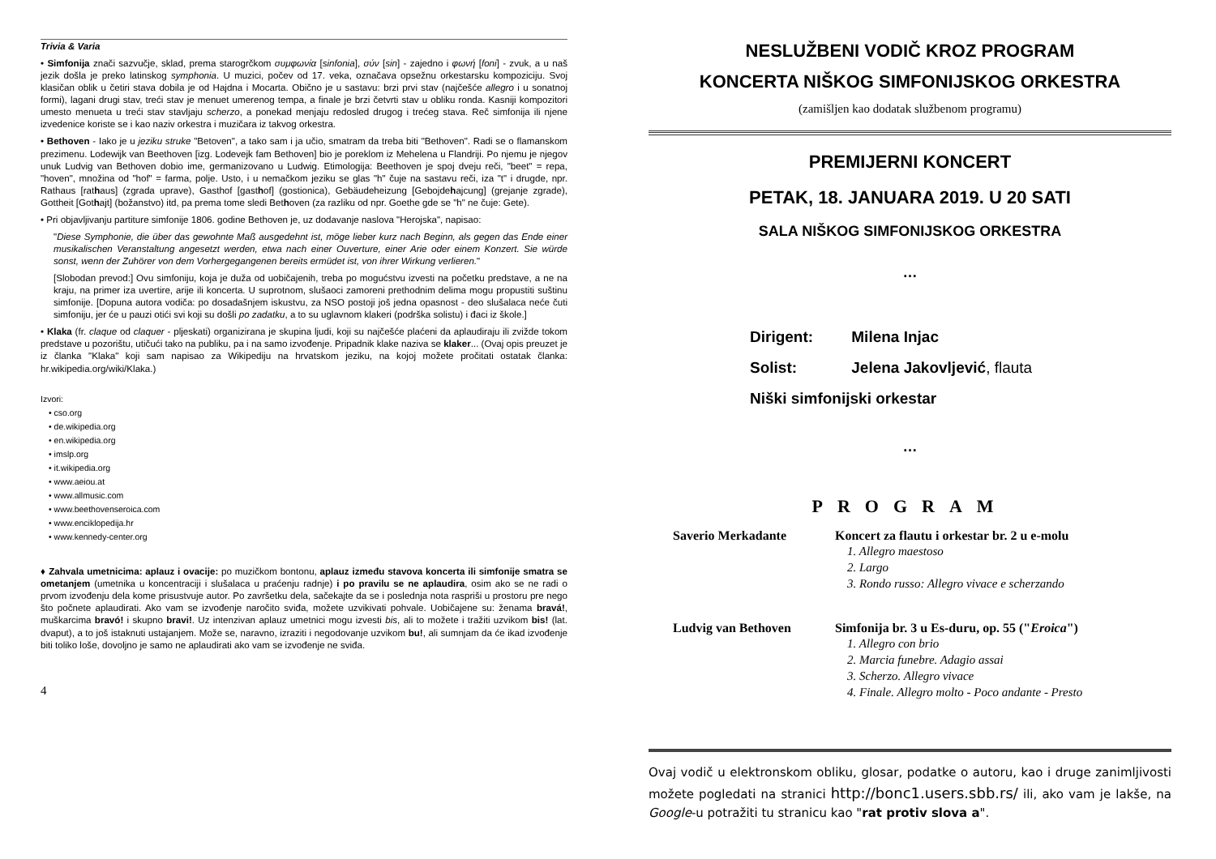Trivia & Varia
• Simfonija znači sazvučje, sklad, prema starogrčkom συμφωνία [sinfonia], σύν [sin] - zajedno i φωνή [foni] - zvuk, a u naš jezik došla je preko latinskog symphonia. U muzici, počev od 17. veka, označava opsežnu orkestarsku kompoziciju. Svoj klasičan oblik u četiri stava dobila je od Hajdna i Mocarta. Obično je u sastavu: brzi prvi stav (najčešće allegro i u sonatnoj formi), lagani drugi stav, treći stav je menuet umerenog tempa, a finale je brzi četvrti stav u obliku ronda. Kasniji kompozitori umesto menueta u treći stav stavljaju scherzo, a ponekad menjaju redosled drugog i trećeg stava. Reč simfonija ili njene izvedenice koriste se i kao naziv orkestra i muzičara iz takvog orkestra.
• Bethoven - Iako je u jeziku struke "Betoven", a tako sam i ja učio, smatram da treba biti "Bethoven". Radi se o flamanskom prezimenu. Lodewijk van Beethoven [izg. Lodevejk fam Bethoven] bio je poreklom iz Mehelena u Flandriji. Po njemu je njegov unuk Ludvig van Bethoven dobio ime, germanizovano u Ludwig. Etimologija: Beethoven je spoj dveju reči, "beet" = repa, "hoven", množina od "hof" = farma, polje. Usto, i u nemačkom jeziku se glas "h" čuje na sastavu reči, iza "t" i drugde, npr. Rathaus [rathaus] (zgrada uprave), Gasthof [gasthof] (gostionica), Gebäudeheizung [Gebojdehajcung] (grejanje zgrade), Gottheit [Gothajt] (božanstvo) itd, pa prema tome sledi Bethoven (za razliku od npr. Goethe gde se "h" ne čuje: Gete).
• Pri objavljivanju partiture simfonije 1806. godine Bethoven je, uz dodavanje naslova "Herojska", napisao:
"Diese Symphonie, die über das gewohnte Maß ausgedehnt ist, möge lieber kurz nach Beginn, als gegen das Ende einer musikalischen Veranstaltung angesetzt werden, etwa nach einer Ouverture, einer Arie oder einem Konzert. Sie würde sonst, wenn der Zuhörer von dem Vorhergegangenen bereits ermüdet ist, von ihrer Wirkung verlieren."
[Slobodan prevod:] Ovu simfoniju, koja je duža od uobičajenih, treba po mogućstvu izvesti na početku predstave, a ne na kraju, na primer iza uvertire, arije ili koncerta. U suprotnom, slušaoci zamoreni prethodnim delima mogu propustiti suštinu simfonije. [Dopuna autora vodiča: po dosadašnjem iskustvu, za NSO postoji još jedna opasnost - deo slušalaca neće čuti simfoniju, jer će u pauzi otići svi koji su došli po zadatku, a to su uglavnom klakeri (podrška solistu) i đaci iz škole.]
• Klaka (fr. claque od claquer - pljeskati) organizirana je skupina ljudi, koji su najčešće plaćeni da aplaudiraju ili zvižde tokom predstave u pozorištu, utičući tako na publiku, pa i na samo izvođenje. Pripadnik klake naziva se klaker... (Ovaj opis preuzet je iz članka "Klaka" koji sam napisao za Wikipediju na hrvatskom jeziku, na kojoj možete pročitati ostatak članka: hr.wikipedia.org/wiki/Klaka.)
Izvori:
• cso.org
• de.wikipedia.org
• en.wikipedia.org
• imslp.org
• it.wikipedia.org
• www.aeiou.at
• www.allmusic.com
• www.beethovenseroica.com
• www.enciklopedija.hr
• www.kennedy-center.org
♦ Zahvala umetnicima: aplauz i ovacije: po muzičkom bontonu, aplauz između stavova koncerta ili simfonije smatra se ometanjem (umetnika u koncentraciji i slušalaca u praćenju radnje) i po pravilu se ne aplaudira, osim ako se ne radi o prvom izvođenju dela kome prisustvuje autor. Po završetku dela, sačekajte da se i poslednja nota raspriši u prostoru pre nego što počnete aplaudirati. Ako vam se izvođenje naročito sviđa, možete uzvikivati pohvale. Uobičajene su: ženama bravá!, muškarcima bravó! i skupno bravi!. Uz intenzivan aplauz umetnici mogu izvesti bis, ali to možete i tražiti uzvikom bis! (lat. dvaput), a to još istaknuti ustajanjem. Može se, naravno, izraziti i negodovanje uzvikom bu!, ali sumnjam da će ikad izvođenje biti toliko loše, dovoljno je samo ne aplaudirati ako vam se izvođenje ne sviđa.
4
NESLUŽBENI VODIČ KROZ PROGRAM
KONCERTA NIŠKOG SIMFONIJSKOG ORKESTRA
(zamišljen kao dodatak službenom programu)
PREMIJERNI KONCERT
PETAK, 18. JANUARA 2019. U 20 SATI
SALA NIŠKOG SIMFONIJSKOG ORKESTRA
…
Dirigent: Milena Injac
Solist: Jelena Jakovljević, flauta
Niški simfonijski orkestar
…
PROGRAM
Saverio Merkadante Koncert za flautu i orkestar br. 2 u e-molu
1. Allegro maestoso
2. Largo
3. Rondo russo: Allegro vivace e scherzando
Ludvig van Bethoven Simfonija br. 3 u Es-duru, op. 55 ("Eroica")
1. Allegro con brio
2. Marcia funebre. Adagio assai
3. Scherzo. Allegro vivace
4. Finale. Allegro molto - Poco andante - Presto
Ovaj vodič u elektronskom obliku, glosar, podatke o autoru, kao i druge zanimljivosti možete pogledati na stranici http://bonc1.users.sbb.rs/ ili, ako vam je lakše, na Google-u potražiti tu stranicu kao "rat protiv slova a".